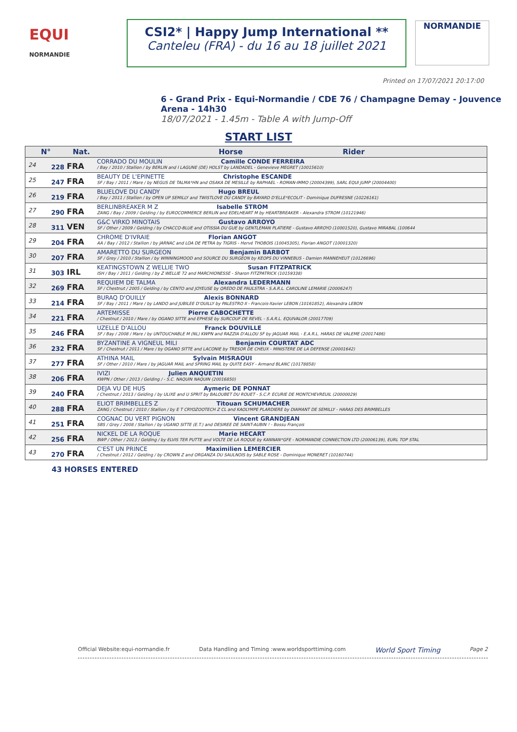EQUI
NORMANDIE
CSI2* | Happy Jump International **
Canteleu (FRA) - du 16 au 18 juillet 2021
NORMANDIE
Printed on 17/07/2021 20:17:00
6 - Grand Prix - Equi-Normandie / CDE 76 / Champagne Demay - Jouvence Arena - 14h30
18/07/2021 - 1.45m - Table A with Jump-Off
START LIST
| N° | | Nat. | Horse Rider |
| --- | --- | --- | --- |
| 24 | 228 | FRA | CORRADO DU MOULIN Camille CONDE FERREIRA / Bay / 2010 / Stallion / by BERLIN and I LAGUNE (DE) HOLST by LANDADEL - Genevieve MEGRET (10015610) |
| 25 | 247 | FRA | BEAUTY DE L'EPINETTE Christophe ESCANDE SF / Bay / 2011 / Mare / by NEGUS DE TALMA*HN and OSAKA DE MESILLE by RAPHAEL - ROMAN-IMMO (20004399), SARL EQUI JUMP (20004400) |
| 26 | 219 | FRA | BLUELOVE DU CANDY Hugo BREUL / Bay / 2011 / Stallion / by OPEN UP SEMILLY and TWISTLOVE DU CANDY by BAYARD D'ELLE*ECOLIT - Dominique DUFRESNE (10226161) |
| 27 | 290 | FRA | BERLINBREAKER M Z Isabelle STROM ZANG / Bay / 2009 / Gelding / by EUROCOMMERCE BERLIN and EDELHEART M by HEARTBREAKER - Alexandra STROM (10121946) |
| 28 | 311 | VEN | G&C VIRKO MINOTAIS Gustavo ARROYO SF / Other / 2009 / Gelding / by CHACCO-BLUE and OTISSIA DU GUE by GENTLEMAN PLATIERE - Gustavo ARROYO (10001520), Gustavo MIRABAL (100644 |
| 29 | 204 | FRA | CHROME D'IVRAIE Florian ANGOT AA / Bay / 2012 / Stallion / by JARNAC and LOA DE PETRA by TIGRIS - Hervé THOBOIS (10045305), Florian ANGOT (10001320) |
| 30 | 207 | FRA | AMARETTO DU SURGEON Benjamin BARBOT SF / Grey / 2010 / Stallion / by WINNINGMOOD and SOURCE DU SURGEON by KEOPS DU VINNEBUS - Damien MANNEHEUT (10126696) |
| 31 | 303 | IRL | KEATINGSTOWN Z WELLIE TWO Susan FITZPATRICK ISH / Bay / 2011 / Gelding / by Z WELLIE 72 and MARCHIONESSE - Sharon FITZPATRICK (10159338) |
| 32 | 269 | FRA | REQUIEM DE TALMA Alexandra LEDERMANN SF / Chestnut / 2005 / Gelding / by CENTO and JOYEUSE by QREDO DE PAULSTRA - S.A.R.L. CAROLINE LEMARIE (20006247) |
| 33 | 214 | FRA | BURAQ D'OUILLY Alexis BONNARD SF / Bay / 2011 / Mare / by LANDO and JUBILEE D'OUILLY by PALESTRO II - Francois-Xavier LEBON (10161852), Alexandra LEBON |
| 34 | 221 | FRA | ARTEMISSE Pierre CABOCHETTE / Chestnut / 2010 / Mare / by OGANO SITTE and EPHESE by SURCOUF DE REVEL - S.A.R.L. EQUIVALOR (20017709) |
| 35 | 246 | FRA | UZELLE D'ALLOU Franck DOUVILLE SF / Bay / 2008 / Mare / by UNTOUCHABLE M (NL) KWPN and RAZZIA D'ALLOU SF by JAGUAR MAIL - E.A.R.L. HARAS DE VALEME (20017486) |
| 36 | 232 | FRA | BYZANTINE A VIGNEUL MILI Benjamin COURTAT ADC SF / Chestnut / 2011 / Mare / by OGANO SITTE and LACONIE by TRESOR DE CHEUX - MINISTERE DE LA DEFENSE (20001642) |
| 37 | 277 | FRA | ATHINA MAIL Sylvain MISRAOUI SF / Other / 2010 / Mare / by JAGUAR MAIL and SPRING MAIL by QUITE EASY - Armand BLANC (10178858) |
| 38 | 206 | FRA | IVIZI Julien ANQUETIN KWPN / Other / 2013 / Gelding / - S.C. NAQUIN NAQUIN (20016850) |
| 39 | 240 | FRA | DEJA VU DE HUS Aymeric DE PONNAT / Chestnut / 2013 / Gelding / by ULIXE and U SPRIT by BALOUBET DU ROUET - S.C.P. ECURIE DE MONTCHEVREUIL (20000029) |
| 40 | 288 | FRA | ELIOT BRIMBELLES Z Titouan SCHUMACHER ZANG / Chestnut / 2010 / Stallion / by E T CRYOZOOTECH Z CL and KAOLYMPE PLARDIERE by DIAMANT DE SEMILLY - HARAS DES BRIMBELLES |
| 41 | 251 | FRA | COGNAC DU VERT PIGNON Vincent GRANDJEAN SBS / Grey / 2008 / Stallion / by UGANO SITTE (E.T.) and DESIREE DE SAINT-AUBIN ! - Bossu François |
| 42 | 256 | FRA | NICKEL DE LA ROQUE Marie HECART BWP / Other / 2013 / Gelding / by ELVIS TER PUTTE and VOLTE DE LA ROQUE by KANNAN*GFE - NORMANDIE CONNECTION LTD (20006139), EURL TOP STAL |
| 43 | 270 | FRA | C'EST UN PRINCE Maximilien LEMERCIER / Chestnut / 2012 / Gelding / by CROWN Z and ORGANZA DU SAULNOIS by SABLE ROSE - Dominique MONERET (10160744) |
43 HORSES ENTERED
Official Website:equi-normandie.fr Data Handling and Timing :www.worldsporttiming.com World Sport Timing Page 2